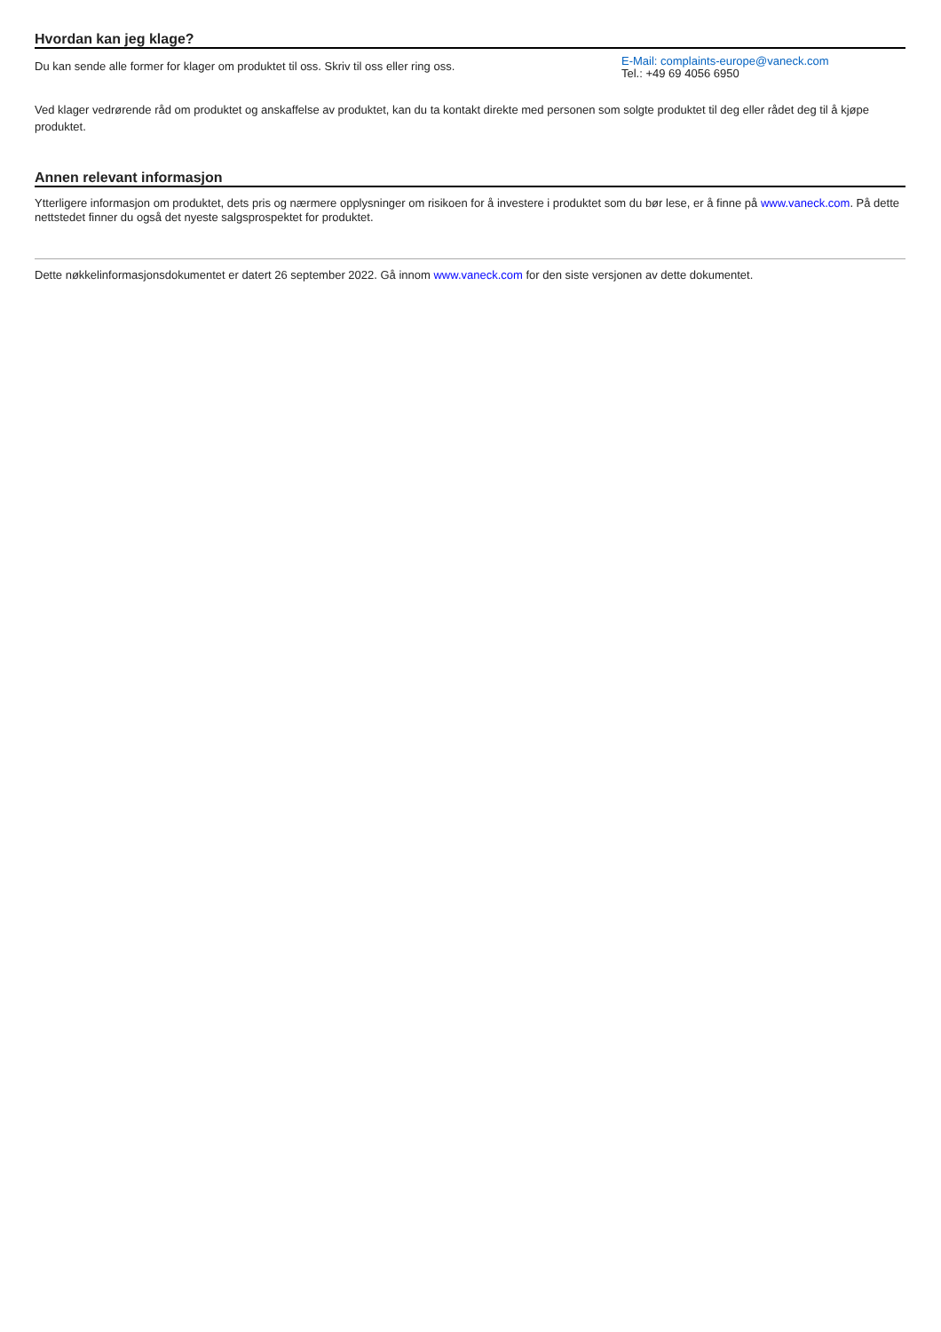Hvordan kan jeg klage?
Du kan sende alle former for klager om produktet til oss. Skriv til oss eller ring oss.
E-Mail: complaints-europe@vaneck.com
Tel.: +49 69 4056 6950
Ved klager vedrørende råd om produktet og anskaffelse av produktet, kan du ta kontakt direkte med personen som solgte produktet til deg eller rådet deg til å kjøpe produktet.
Annen relevant informasjon
Ytterligere informasjon om produktet, dets pris og nærmere opplysninger om risikoen for å investere i produktet som du bør lese, er å finne på www.vaneck.com. På dette nettstedet finner du også det nyeste salgsprospektet for produktet.
Dette nøkkelinformasjonsdokumentet er datert 26 september 2022. Gå innom www.vaneck.com for den siste versjonen av dette dokumentet.